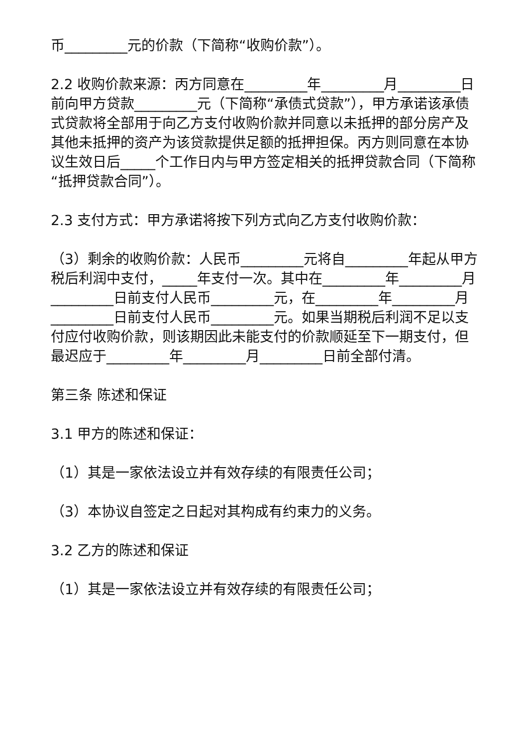币_________元的价款（下简称“收购价款”）。
2.2 收购价款来源：丙方同意在_________年_________月_________日前向甲方贷款_________元（下简称“承债式贷款”），甲方承诺该承债式贷款将全部用于向乙方支付收购价款并同意以未抵押的部分房产及其他未抵押的资产为该贷款提供足额的抵押担保。丙方则同意在本协议生效日后_____个工作日内与甲方签定相关的抵押贷款合同（下简称“抵押贷款合同”）。
2.3 支付方式：甲方承诺将按下列方式向乙方支付收购价款：
（3）剩余的收购价款：人民币_________元将自_________年起从甲方税后利润中支付，_____年支付一次。其中在_________年_________月_________日前支付人民币_________元，在_________年_________月_________日前支付人民币_________元。如果当期税后利润不足以支付应付收购价款，则该期因此未能支付的价款顺延至下一期支付，但最迟应于_________年_________月_________日前全部付清。
第三条 陈述和保证
3.1 甲方的陈述和保证：
（1）其是一家依法设立并有效存续的有限责任公司；
（3）本协议自签定之日起对其构成有约束力的义务。
3.2 乙方的陈述和保证
（1）其是一家依法设立并有效存续的有限责任公司；